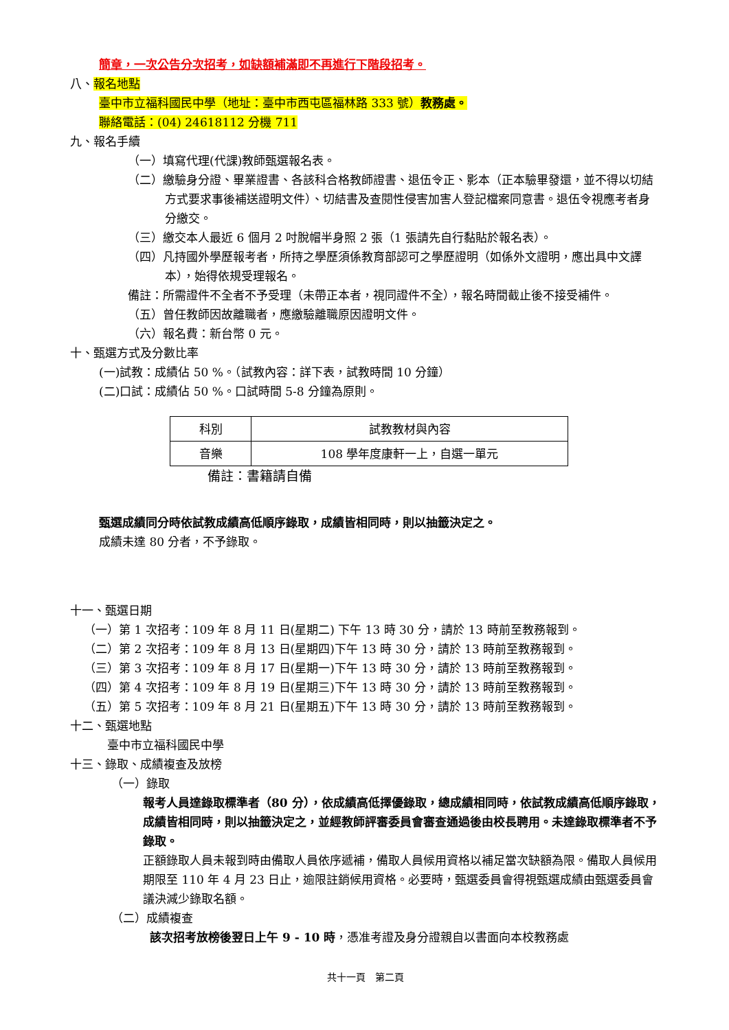簡章，一次公告分次招考，如缺額補滿即不再進行下階段招考。
八、報名地點
臺中市立福科國民中學（地址：臺中市西屯區福林路 333 號）教務處。
聯絡電話：(04) 24618112 分機 711
九、報名手續
（一）填寫代理(代課)教師甄選報名表。
（二）繳驗身分證、畢業證書、各該科合格教師證書、退伍令正、影本（正本驗畢發還，並不得以切結方式要求事後補送證明文件）、切結書及查閱性侵害加害人登記檔案同意書。退伍令視應考者身分繳交。
（三）繳交本人最近 6 個月 2 吋脫帽半身照 2 張（1 張請先自行黏貼於報名表）。
（四）凡持國外學歷報考者，所持之學歷須係教育部認可之學歷證明（如係外文證明，應出具中文譯本），始得依規受理報名。
備註：所需證件不全者不予受理（未帶正本者，視同證件不全），報名時間截止後不接受補件。
（五）曾任教師因故離職者，應繳驗離職原因證明文件。
（六）報名費：新台幣 0 元。
十、甄選方式及分數比率
(一)試教：成績佔 50 %。（試教內容：詳下表，試教時間 10 分鐘）
(二)口試：成績佔 50 %。口試時間 5-8 分鐘為原則。
| 科別 | 試教教材與內容 |
| 音樂 | 108 學年度康軒一上，自選一單元 |
備註：書籍請自備
甄選成績同分時依試教成績高低順序錄取，成績皆相同時，則以抽籤決定之。
成績未達 80 分者，不予錄取。
十一、甄選日期
（一）第 1 次招考：109 年 8 月 11 日(星期二) 下午 13 時 30 分，請於 13 時前至教務報到。
（二）第 2 次招考：109 年 8 月 13 日(星期四)下午 13 時 30 分，請於 13 時前至教務報到。
（三）第 3 次招考：109 年 8 月 17 日(星期一)下午 13 時 30 分，請於 13 時前至教務報到。
（四）第 4 次招考：109 年 8 月 19 日(星期三)下午 13 時 30 分，請於 13 時前至教務報到。
（五）第 5 次招考：109 年 8 月 21 日(星期五)下午 13 時 30 分，請於 13 時前至教務報到。
十二、甄選地點
臺中市立福科國民中學
十三、錄取、成績複查及放榜
（一）錄取
報考人員達錄取標準者（80 分），依成績高低擇優錄取，總成績相同時，依試教成績高低順序錄取，成績皆相同時，則以抽籤決定之，並經教師評審委員會審查通過後由校長聘用。未達錄取標準者不予錄取。
正額錄取人員未報到時由備取人員依序遞補，備取人員候用資格以補足當次缺額為限。備取人員候用期限至 110 年 4 月 23 日止，逾限註銷候用資格。必要時，甄選委員會得視甄選成績由甄選委員會議決減少錄取名額。
（二）成績複查
該次招考放榜後翌日上午 9 - 10 時，憑准考證及身分證親自以書面向本校教務處
共十一頁　第二頁